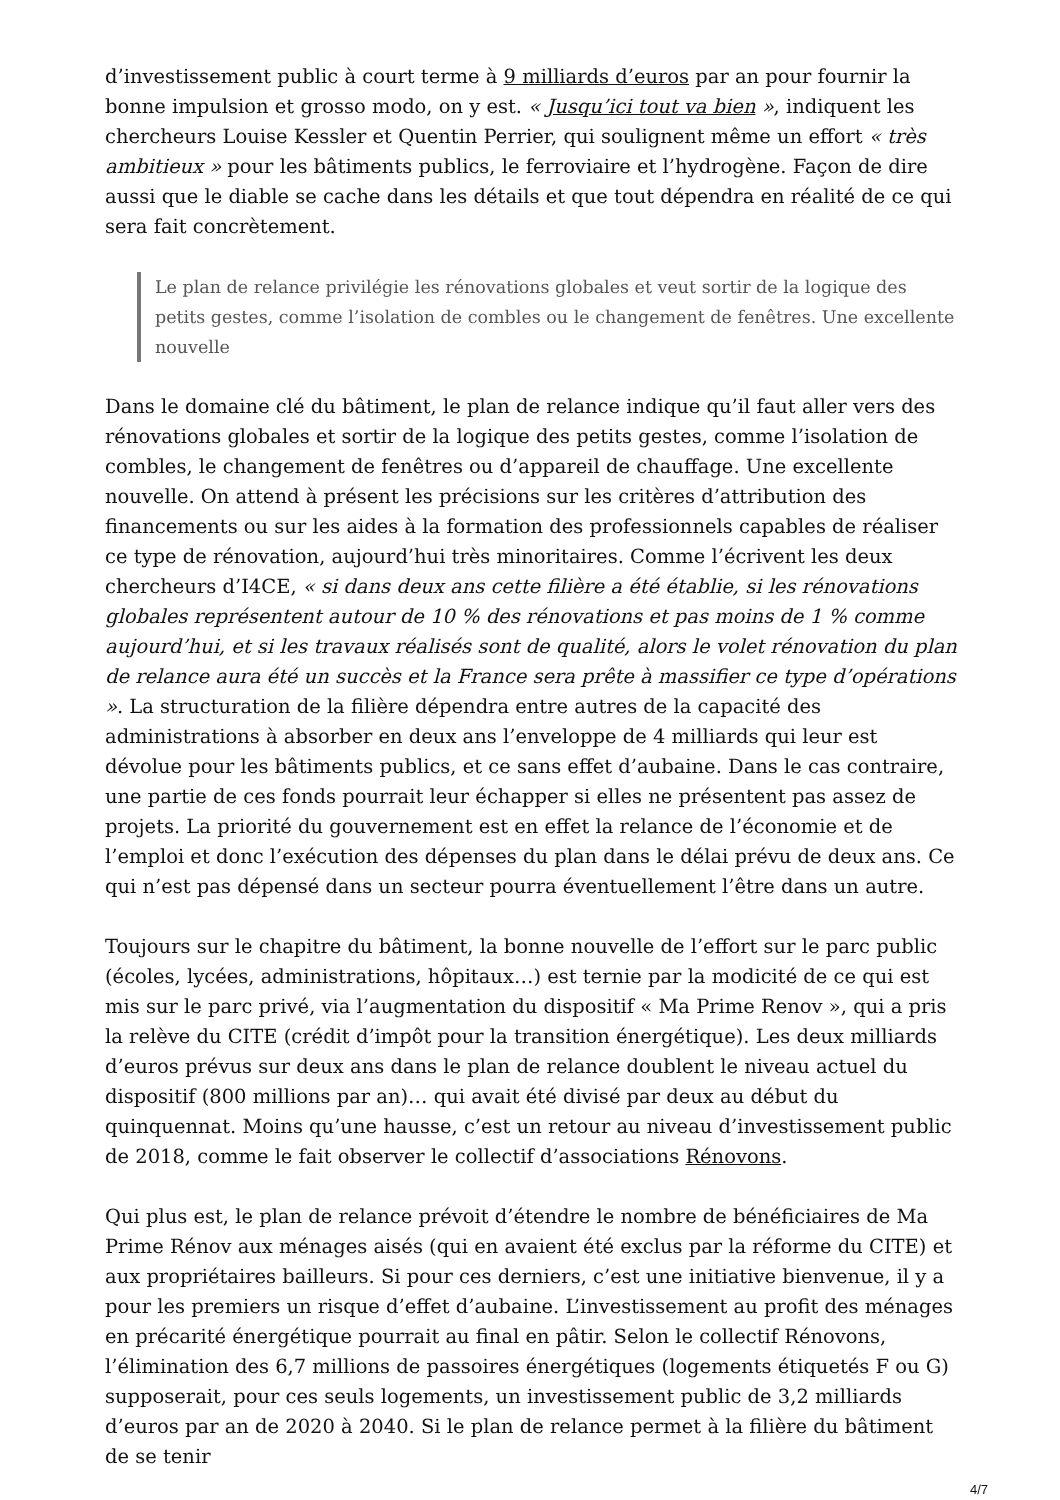d’investissement public à court terme à 9 milliards d’euros par an pour fournir la bonne impulsion et grosso modo, on y est. « Jusqu’ici tout va bien », indiquent les chercheurs Louise Kessler et Quentin Perrier, qui soulignent même un effort « très ambitieux » pour les bâtiments publics, le ferroviaire et l’hydrogène. Façon de dire aussi que le diable se cache dans les détails et que tout dépendra en réalité de ce qui sera fait concrètement.
Le plan de relance privilégie les rénovations globales et veut sortir de la logique des petits gestes, comme l’isolation de combles ou le changement de fenêtres. Une excellente nouvelle
Dans le domaine clé du bâtiment, le plan de relance indique qu’il faut aller vers des rénovations globales et sortir de la logique des petits gestes, comme l’isolation de combles, le changement de fenêtres ou d’appareil de chauffage. Une excellente nouvelle. On attend à présent les précisions sur les critères d’attribution des financements ou sur les aides à la formation des professionnels capables de réaliser ce type de rénovation, aujourd’hui très minoritaires. Comme l’écrivent les deux chercheurs d’I4CE, « si dans deux ans cette filière a été établie, si les rénovations globales représentent autour de 10 % des rénovations et pas moins de 1 % comme aujourd’hui, et si les travaux réalisés sont de qualité, alors le volet rénovation du plan de relance aura été un succès et la France sera prête à massifier ce type d’opérations ». La structuration de la filière dépendra entre autres de la capacité des administrations à absorber en deux ans l’enveloppe de 4 milliards qui leur est dévolue pour les bâtiments publics, et ce sans effet d’aubaine. Dans le cas contraire, une partie de ces fonds pourrait leur échapper si elles ne présentent pas assez de projets. La priorité du gouvernement est en effet la relance de l’économie et de l’emploi et donc l’exécution des dépenses du plan dans le délai prévu de deux ans. Ce qui n’est pas dépensé dans un secteur pourra éventuellement l’être dans un autre.
Toujours sur le chapitre du bâtiment, la bonne nouvelle de l’effort sur le parc public (écoles, lycées, administrations, hôpitaux…) est ternie par la modicité de ce qui est mis sur le parc privé, via l’augmentation du dispositif « Ma Prime Renov », qui a pris la relève du CITE (crédit d’impôt pour la transition énergétique). Les deux milliards d’euros prévus sur deux ans dans le plan de relance doublent le niveau actuel du dispositif (800 millions par an)… qui avait été divisé par deux au début du quinquennat. Moins qu’une hausse, c’est un retour au niveau d’investissement public de 2018, comme le fait observer le collectif d’associations Rénovons.
Qui plus est, le plan de relance prévoit d’étendre le nombre de bénéficiaires de Ma Prime Rénov aux ménages aisés (qui en avaient été exclus par la réforme du CITE) et aux propriétaires bailleurs. Si pour ces derniers, c’est une initiative bienvenue, il y a pour les premiers un risque d’effet d’aubaine. L’investissement au profit des ménages en précarité énergétique pourrait au final en pâtir. Selon le collectif Rénovons, l’élimination des 6,7 millions de passoires énergétiques (logements étiquetés F ou G) supposerait, pour ces seuls logements, un investissement public de 3,2 milliards d’euros par an de 2020 à 2040. Si le plan de relance permet à la filière du bâtiment de se tenir
4/7